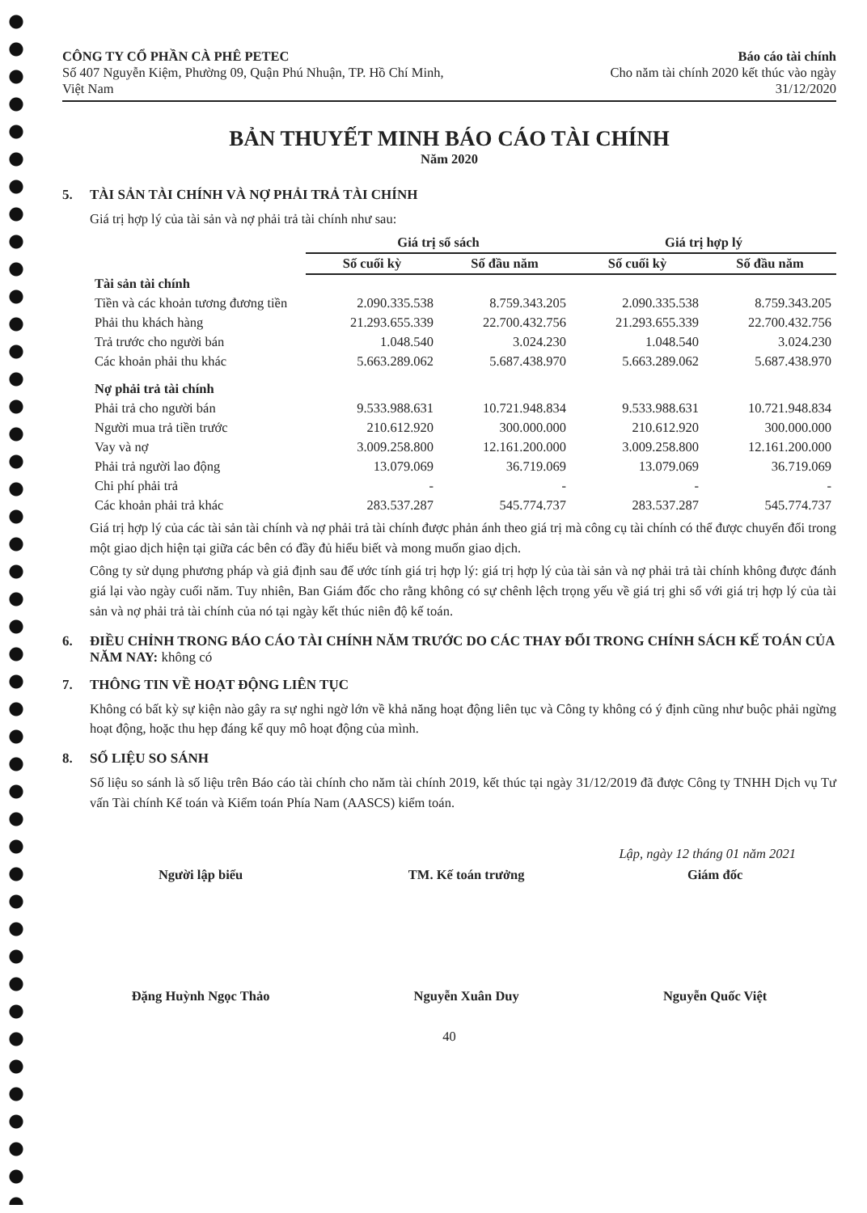CÔNG TY CỔ PHẦN CÀ PHÊ PETEC
Số 407 Nguyễn Kiệm, Phường 09, Quận Phú Nhuận, TP. Hồ Chí Minh,
Việt Nam
Báo cáo tài chính
Cho năm tài chính 2020 kết thúc vào ngày
31/12/2020
BẢN THUYẾT MINH BÁO CÁO TÀI CHÍNH
Năm 2020
5. TÀI SẢN TÀI CHÍNH VÀ NỢ PHẢI TRẢ TÀI CHÍNH
Giá trị hợp lý của tài sản và nợ phải trả tài chính như sau:
| | Giá trị sổ sách | | Giá trị hợp lý | |
| --- | --- | --- | --- | --- |
| | Số cuối kỳ | Số đầu năm | Số cuối kỳ | Số đầu năm |
| Tài sản tài chính | | | | |
| Tiền và các khoản tương đương tiền | 2.090.335.538 | 8.759.343.205 | 2.090.335.538 | 8.759.343.205 |
| Phải thu khách hàng | 21.293.655.339 | 22.700.432.756 | 21.293.655.339 | 22.700.432.756 |
| Trả trước cho người bán | 1.048.540 | 3.024.230 | 1.048.540 | 3.024.230 |
| Các khoản phải thu khác | 5.663.289.062 | 5.687.438.970 | 5.663.289.062 | 5.687.438.970 |
| Nợ phải trả tài chính | | | | |
| Phải trả cho người bán | 9.533.988.631 | 10.721.948.834 | 9.533.988.631 | 10.721.948.834 |
| Người mua trả tiền trước | 210.612.920 | 300.000.000 | 210.612.920 | 300.000.000 |
| Vay và nợ | 3.009.258.800 | 12.161.200.000 | 3.009.258.800 | 12.161.200.000 |
| Phải trả người lao động | 13.079.069 | 36.719.069 | 13.079.069 | 36.719.069 |
| Chi phí phải trả | - | - | - | - |
| Các khoản phải trả khác | 283.537.287 | 545.774.737 | 283.537.287 | 545.774.737 |
Giá trị hợp lý của các tài sản tài chính và nợ phải trả tài chính được phản ánh theo giá trị mà công cụ tài chính có thể được chuyển đổi trong một giao dịch hiện tại giữa các bên có đầy đủ hiểu biết và mong muốn giao dịch.
Công ty sử dụng phương pháp và giả định sau để ước tính giá trị hợp lý: giá trị hợp lý của tài sản và nợ phải trả tài chính không được đánh giá lại vào ngày cuối năm. Tuy nhiên, Ban Giám đốc cho rằng không có sự chênh lệch trọng yếu về giá trị ghi sổ với giá trị hợp lý của tài sản và nợ phải trả tài chính của nó tại ngày kết thúc niên độ kế toán.
6. ĐIỀU CHỈNH TRONG BÁO CÁO TÀI CHÍNH NĂM TRƯỚC DO CÁC THAY ĐỔI TRONG CHÍNH SÁCH KẾ TOÁN CỦA NĂM NAY: không có
7. THÔNG TIN VỀ HOẠT ĐỘNG LIÊN TỤC
Không có bất kỳ sự kiện nào gây ra sự nghi ngờ lớn về khả năng hoạt động liên tục và Công ty không có ý định cũng như buộc phải ngừng hoạt động, hoặc thu hẹp đáng kể quy mô hoạt động của mình.
8. SỐ LIỆU SO SÁNH
Số liệu so sánh là số liệu trên Báo cáo tài chính cho năm tài chính 2019, kết thúc tại ngày 31/12/2019 đã được Công ty TNHH Dịch vụ Tư vấn Tài chính Kế toán và Kiểm toán Phía Nam (AASCS) kiểm toán.
Lập, ngày 12 tháng 01 năm 2021
Người lập biểu
Đặng Huỳnh Ngọc Thảo
TM. Kế toán trưởng
Nguyễn Xuân Duy
Giám đốc
Nguyễn Quốc Việt
40